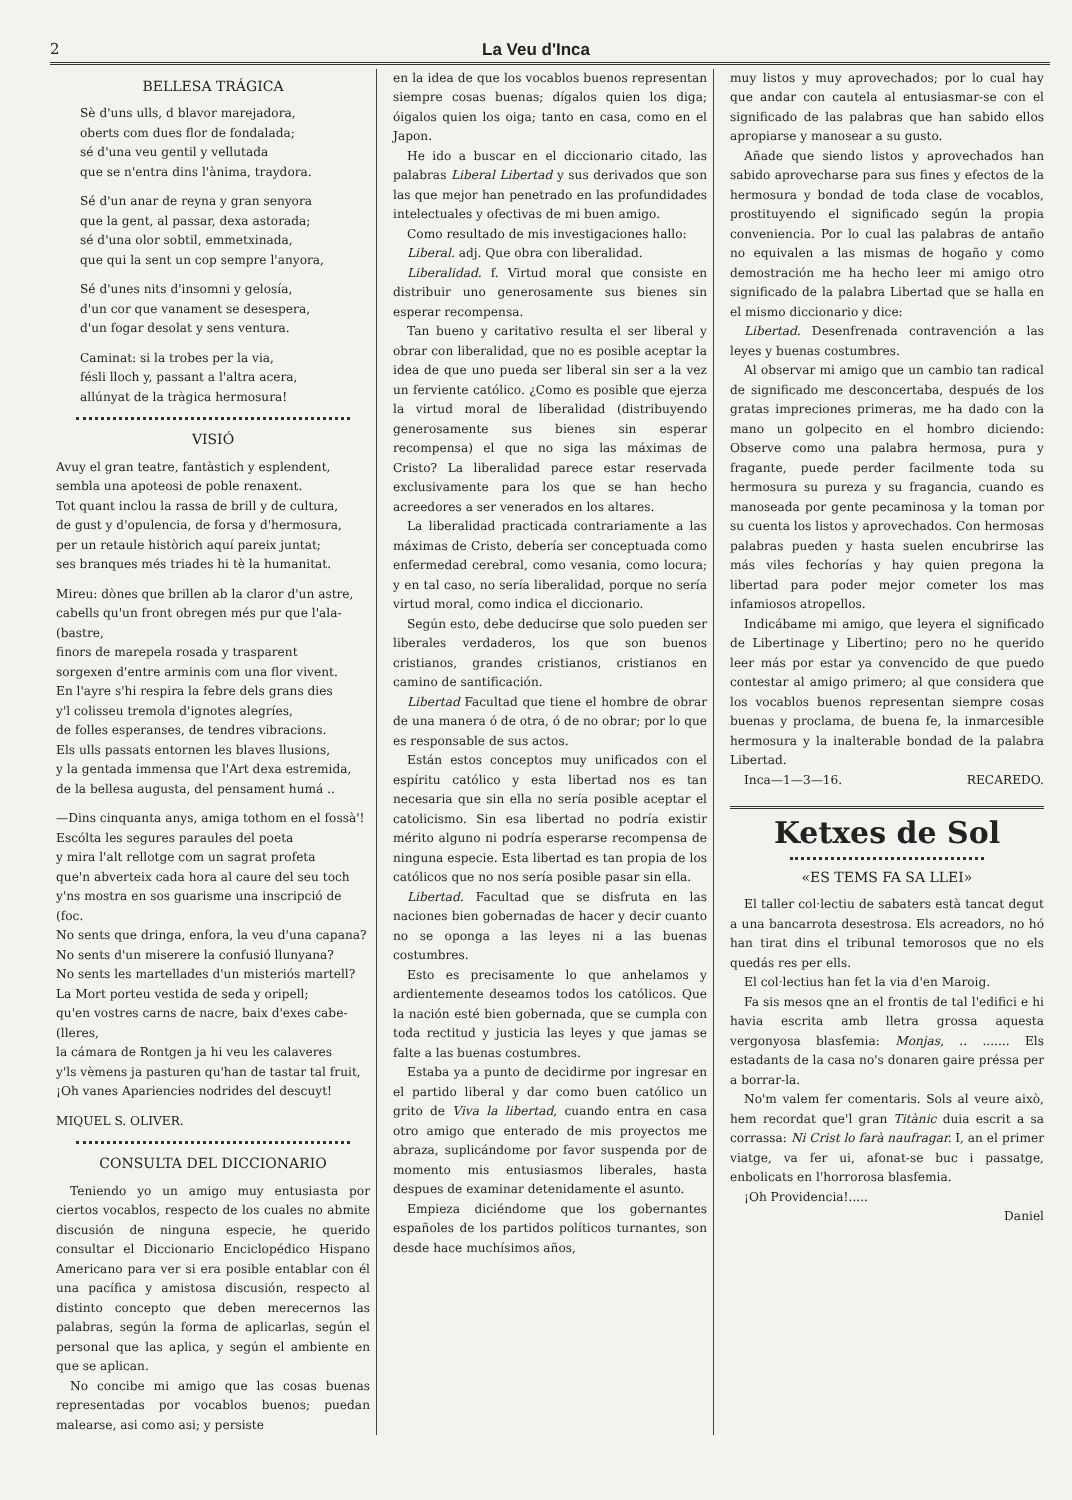2 La Veu d'Inca
BELLESA TRÁGICA
Sè d'uns ulls, d blavor marejadora,
oberts com dues flor de fondalada;
sé d'una veu gentil y vellutada
que se n'entra dins l'ànima, traydora.
Sé d'un anar de reyna y gran senyora
que la gent, al passar, dexa astorada;
sé d'una olor sobtil, emmetxinada,
que qui la sent un cop sempre l'anyora,
Sé d'unes nits d'insomni y gelosía,
d'un cor que vanament se desespera,
d'un fogar desolat y sens ventura.
Caminat: si la trobes per la via,
fésli lloch y, passant a l'altra acera,
allúnyat de la tràgica hermosura!
VISIÓ
Avuy el gran teatre, fantàstich y esplendent,
sembla una apoteosi de poble renaxent.
Tot quant inclou la rassa de brill y de cultura,
de gust y d'opulencia, de forsa y d'hermosura,
per un retaule històrich aquí pareix juntat;
ses branques més triades hi tè la humanitat.
Mireu: dònes que brillen ab la claror d'un astre,
cabells qu'un front obregen més pur que l'ala- (bastre,
finors de marepela rosada y trasparent
sorgexen d'entre arminis com una flor vivent.
En l'ayre s'hi respira la febre dels grans dies
y'l colisseu tremola d'ignotes alegríes,
de folles esperanses, de tendres vibracions.
Els ulls passats entornen les blaves llusions,
y la gentada immensa que l'Art dexa estremida,
de la bellesa augusta, del pensament humá ..
—Dins cinquanta anys, amiga tothom en el fossà'!
Escólta les segures paraules del poeta
y mira l'alt rellotge com un sagrat profeta
que'n abverteix cada hora al caure del seu toch
y'ns mostra en sos guarisme una inscripció de (foc.
No sents que dringa, enfora, la veu d'una capana?
No sents d'un miserere la confusió llunyana?
No sents les martellades d'un misteriós martell?
La Mort porteu vestida de seda y oripell;
qu'en vostres carns de nacre, baix d'exes cabe- (lleres,
la cámara de Rontgen ja hi veu les calaveres
y'ls vèmens ja pasturen qu'han de tastar tal fruit,
¡Oh vanes Apariencies nodrides del descuyt!
MIQUEL S. OLIVER.
CONSULTA DEL DICCIONARIO
Teniendo yo un amigo muy entusiasta por ciertos vocablos, respecto de los cuales no abmite discusión de ninguna especie, he querido consultar el Diccionario Enciclopédico Hispano Americano para ver si era posible entablar con él una pacífica y amistosa discusión, respecto al distinto concepto que deben merecernos las palabras, según la forma de aplicarlas, según el personal que las aplica, y según el ambiente en que se aplican.
No concibe mi amigo que las cosas buenas representadas por vocablos buenos; puedan malearse, asi como asi; y persiste
en la idea de que los vocablos buenos representan siempre cosas buenas; dígalos quien los diga; óigalos quien los oiga; tanto en casa, como en el Japon.
He ido a buscar en el diccionario citado, las palabras Liberal Libertad y sus derivados que son las que mejor han penetrado en las profundidades intelectuales y ofectivas de mi buen amigo.
Como resultado de mis investigaciones hallo:
Liberal. adj. Que obra con liberalidad.
Liberalidad. f. Virtud moral que consiste en distribuir uno generosamente sus bienes sin esperar recompensa.
Tan bueno y caritativo resulta el ser liberal y obrar con liberalidad, que no es posible aceptar la idea de que uno pueda ser liberal sin ser a la vez un ferviente católico. ¿Como es posible que ejerza la virtud moral de liberalidad (distribuyendo generosamente sus bienes sin esperar recompensa) el que no siga las máximas de Cristo? La liberalidad parece estar reservada exclusivamente para los que se han hecho acreedores a ser venerados en los altares.
La liberalidad practicada contrariamente a las máximas de Cristo, debería ser conceptuada como enfermedad cerebral, como vesania, como locura; y en tal caso, no sería liberalidad, porque no sería virtud moral, como indica el diccionario.
Según esto, debe deducirse que solo pueden ser liberales verdaderos, los que son buenos cristianos, grandes cristianos, cristianos en camino de santificación.
Libertad Facultad que tiene el hombre de obrar de una manera ó de otra, ó de no obrar; por lo que es responsable de sus actos.
Están estos conceptos muy unificados con el espíritu católico y esta libertad nos es tan necesaria que sin ella no sería posible aceptar el catolicismo. Sin esa libertad no podría existir mérito alguno ni podría esperarse recompensa de ninguna especie. Esta libertad es tan propia de los católicos que no nos sería posible pasar sin ella.
Libertad. Facultad que se disfruta en las naciones bien gobernadas de hacer y decir cuanto no se oponga a las leyes ni a las buenas costumbres.
Esto es precisamente lo que anhelamos y ardientemente deseamos todos los católicos. Que la nación esté bien gobernada, que se cumpla con toda rectitud y justicia las leyes y que jamas se falte a las buenas costumbres.
Estaba ya a punto de decidirme por ingresar en el partido liberal y dar como buen católico un grito de Viva la libertad, cuando entra en casa otro amigo que enterado de mis proyectos me abraza, suplicándome por favor suspenda por de momento mis entusiasmos liberales, hasta despues de examinar detenidamente el asunto.
Empieza diciéndome que los gobernantes españoles de los partidos políticos turnantes, son desde hace muchísimos años,
muy listos y muy aprovechados; por lo cual hay que andar con cautela al entusiasmar-se con el significado de las palabras que han sabido ellos apropiarse y manosear a su gusto.
Añade que siendo listos y aprovechados han sabido aprovecharse para sus fines y efectos de la hermosura y bondad de toda clase de vocablos, prostituyendo el significado según la propia conveniencia. Por lo cual las palabras de antaño no equivalen a las mismas de hogaño y como demostración me ha hecho leer mi amigo otro significado de la palabra Libertad que se halla en el mismo diccionario y dice:
Libertad. Desenfrenada contravención a las leyes y buenas costumbres.
Al observar mi amigo que un cambio tan radical de significado me desconcertaba, después de los gratas impreciones primeras, me ha dado con la mano un golpecito en el hombro diciendo: Observe como una palabra hermosa, pura y fragante, puede perder facilmente toda su hermosura su pureza y su fragancia, cuando es manoseada por gente pecaminosa y la toman por su cuenta los listos y aprovechados. Con hermosas palabras pueden y hasta suelen encubrirse las más viles fechorías y hay quien pregona la libertad para poder mejor cometer los mas infamiosos atropellos.
Indicábame mi amigo, que leyera el significado de Libertinage y Libertino; pero no he querido leer más por estar ya convencido de que puedo contestar al amigo primero; al que considera que los vocablos buenos representan siempre cosas buenas y proclama, de buena fe, la inmarcesible hermosura y la inalterable bondad de la palabra Libertad.
Inca—1—3—16. RECAREDO.
Ketxes de Sol
«ES TEMS FA SA LLEI»
El taller col·lectiu de sabaters està tancat degut a una bancarrota desestrosa. Els acreadors, no hó han tirat dins el tribunal temorosos que no els quedás res per ells.
El col·lectius han fet la via d'en Marоig.
Fa sis mesos qne an el frontis de tal l'edifici e hi havia escrita amb lletra grossa aquesta vergonyosa blasfemia: Monjas, .. ....... Els estadants de la casa no's donaren gaire préssa per a borrar-la.
No'm valem fer comentaris. Sols al veure això, hem recordat que'l gran Titànic duia escrit a sa corrassa: Ni Crist lo farà naufragar. I, an el primer viatge, va fer ui, afonat-se buc i passatge, enbolicats en l'horrorosa blasfemia.
¡Oh Providencia!.....
Daniel